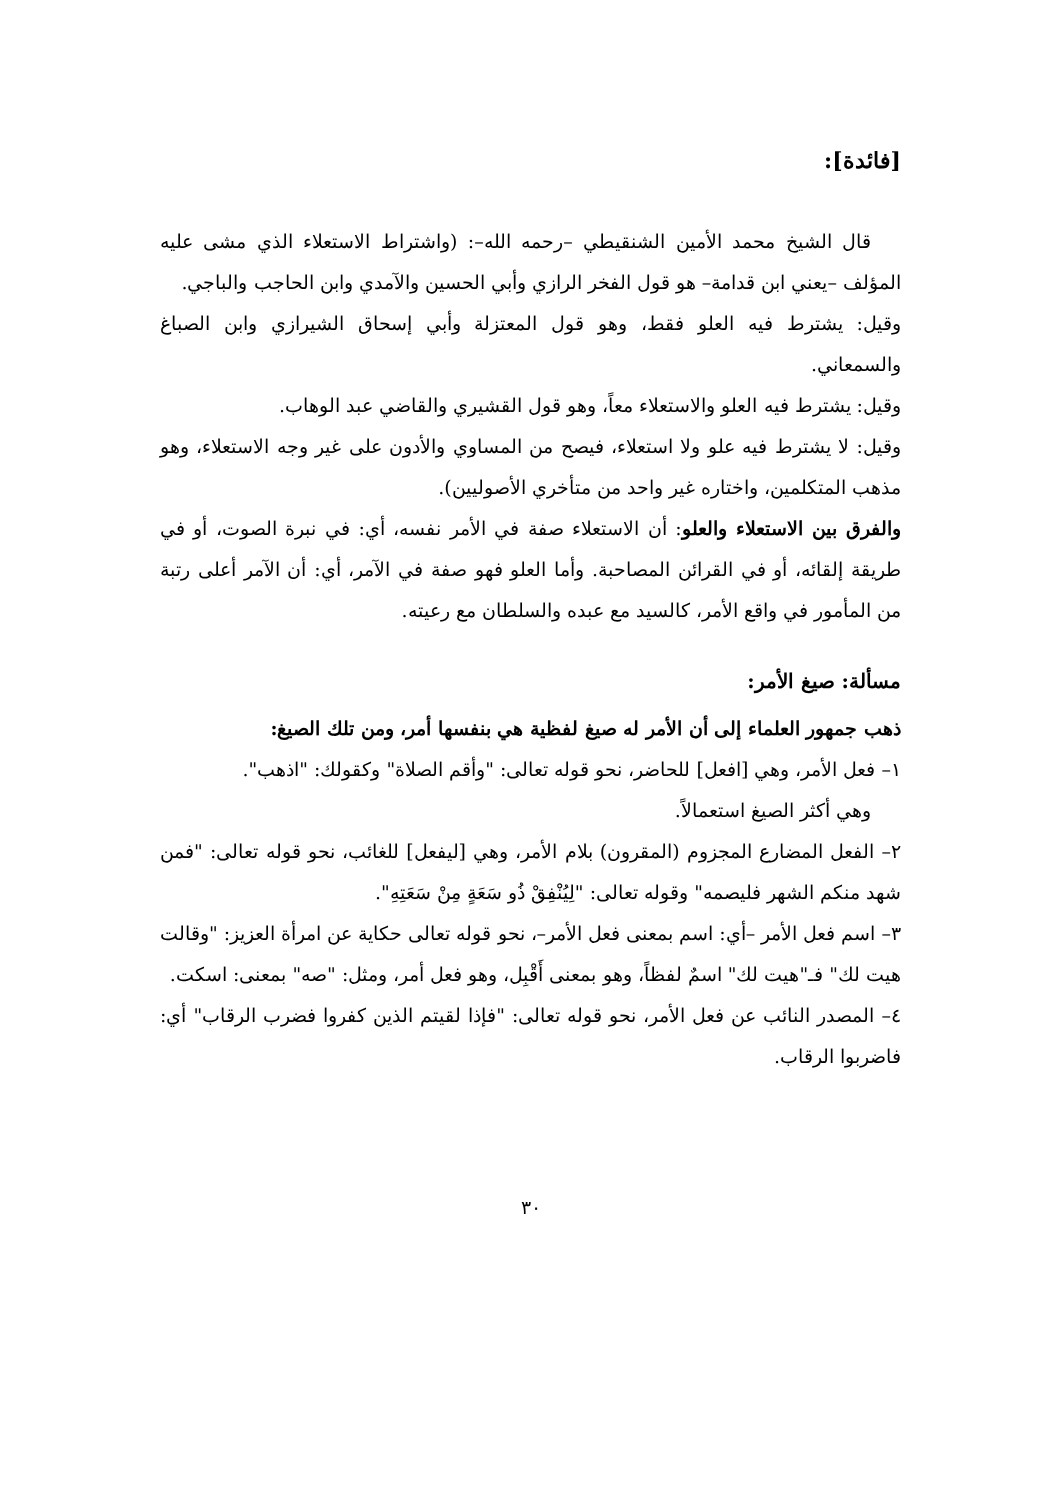[فائدة]:
قال الشيخ محمد الأمين الشنقيطي –رحمه الله–: (واشتراط الاستعلاء الذي مشى عليه المؤلف –يعني ابن قدامة– هو قول الفخر الرازي وأبي الحسين والآمدي وابن الحاجب والباجي.
وقيل: يشترط فيه العلو فقط، وهو قول المعتزلة وأبي إسحاق الشيرازي وابن الصباغ والسمعاني.
وقيل: يشترط فيه العلو والاستعلاء معاً، وهو قول القشيري والقاضي عبد الوهاب.
وقيل: لا يشترط فيه علو ولا استعلاء، فيصح من المساوي والأدون على غير وجه الاستعلاء، وهو مذهب المتكلمين، واختاره غير واحد من متأخري الأصوليين).
والفرق بين الاستعلاء والعلو: أن الاستعلاء صفة في الأمر نفسه، أي: في نبرة الصوت، أو في طريقة إلقائه، أو في القرائن المصاحبة. وأما العلو فهو صفة في الآمر، أي: أن الآمر أعلى رتبة من المأمور في واقع الأمر، كالسيد مع عبده والسلطان مع رعيته.
مسألة: صيغ الأمر:
ذهب جمهور العلماء إلى أن الأمر له صيغ لفظية هي بنفسها أمر، ومن تلك الصيغ:
١– فعل الأمر، وهي [افعل] للحاضر، نحو قوله تعالى: "وأقم الصلاة" وكقولك: "اذهب".
وهي أكثر الصيغ استعمالاً.
٢– الفعل المضارع المجزوم (المقرون) بلام الأمر، وهي [ليفعل] للغائب، نحو قوله تعالى: "فمن شهد منكم الشهر فليصمه" وقوله تعالى: "لِيُنْفِقْ ذُو سَعَةٍ مِنْ سَعَتِهِ".
٣– اسم فعل الأمر –أي: اسم بمعنى فعل الأمر–، نحو قوله تعالى حكاية عن امرأة العزيز: "وقالت هيت لك" فـ"هيت لك" اسمٌ لفظاً، وهو بمعنى أَقْبِل، وهو فعل أمر، ومثل: "صه" بمعنى: اسكت.
٤– المصدر النائب عن فعل الأمر، نحو قوله تعالى: "فإذا لقيتم الذين كفروا فضرب الرقاب" أي: فاضربوا الرقاب.
٣٠